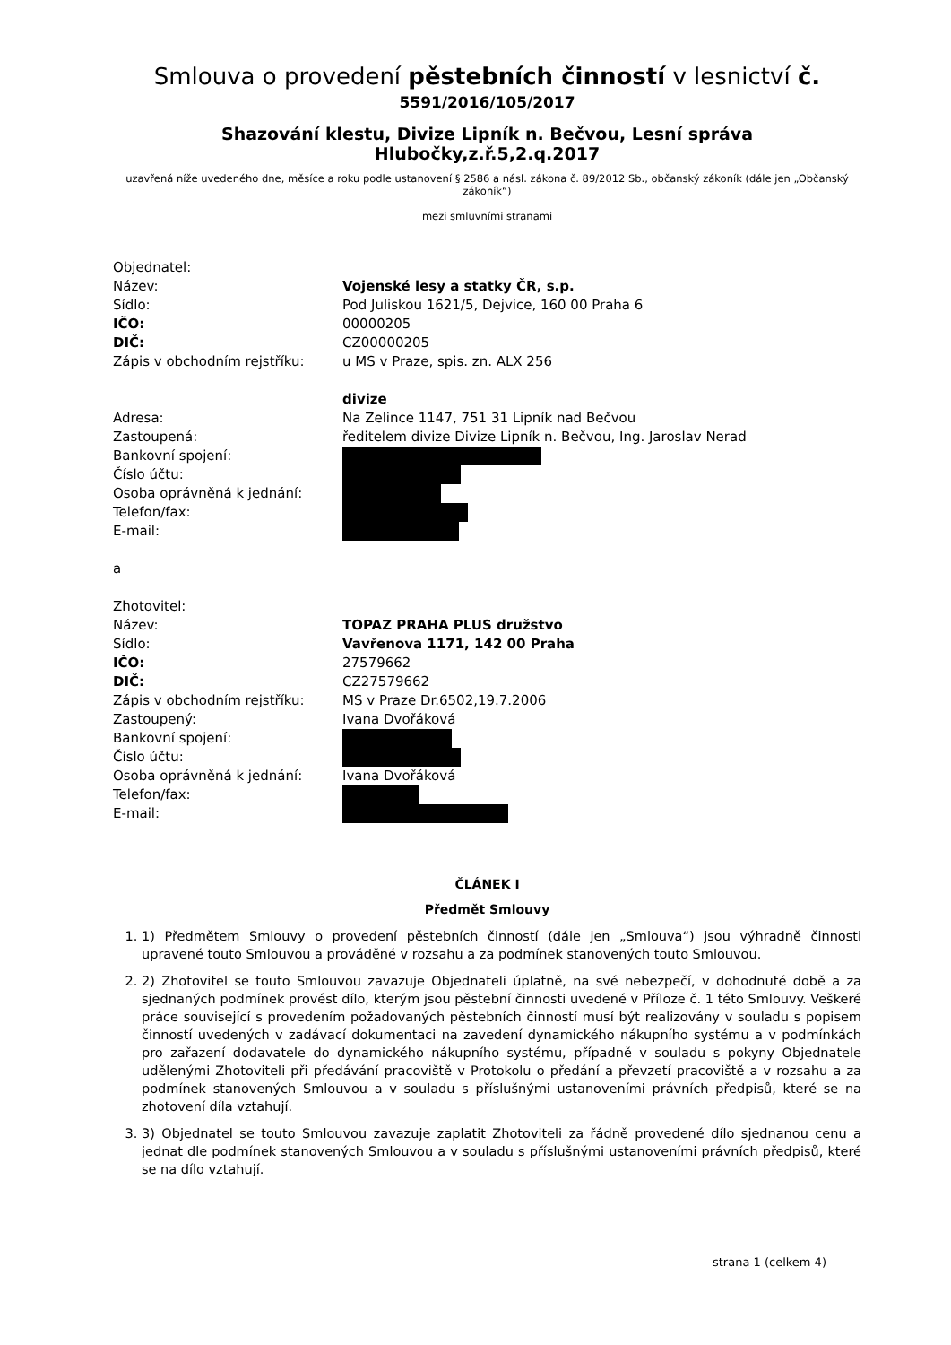Smlouva o provedení pěstebních činností v lesnictví č.
5591/2016/105/2017
Shazování klestu, Divize Lipník n. Bečvou, Lesní správa Hlubočky,z.ř.5,2.q.2017
uzavřená níže uvedeného dne, měsíce a roku podle ustanovení § 2586 a násl. zákona č. 89/2012 Sb., občanský zákoník (dále jen „Občanský zákoník“)
mezi smluvními stranami
Objednatel:
Název:
Vojenské lesy a statky ČR, s.p.
Sídlo:
Pod Juliskou 1621/5, Dejvice, 160 00 Praha 6
IČO:
00000205
DIČ:
CZ00000205
Zápis v obchodním rejstříku:
u MS v Praze, spis. zn. ALX 256
divize
Adresa:
Na Zelince 1147, 751 31 Lipník nad Bečvou
Zastoupená:
ředitelem divize Divize Lipník n. Bečvou, Ing. Jaroslav Nerad
Bankovní spojení:
Číslo účtu:
Osoba oprávněná k jednání:
Telefon/fax:
E-mail:
a
Zhotovitel:
Název:
TOPAZ PRAHA PLUS družstvo
Sídlo:
Vavřenova 1171, 142 00 Praha
IČO:
27579662
DIČ:
CZ27579662
Zápis v obchodním rejstříku:
MS v Praze Dr.6502,19.7.2006
Zastoupený:
Ivana Dvořáková
Bankovní spojení:
Číslo účtu:
Osoba oprávněná k jednání:
Ivana Dvořáková
Telefon/fax:
E-mail:
ČLÁNEK I
Předmět Smlouvy
1. 1) Předmětem Smlouvy o provedení pěstebních činností (dále jen „Smlouva“) jsou výhradně činnosti upravené touto Smlouvou a prováděné v rozsahu a za podmínek stanovených touto Smlouvou.
2. 2) Zhotovitel se touto Smlouvou zavazuje Objednateli úplatně, na své nebezpečí, v dohodnuté době a za sjednaných podmínek provést dílo, kterým jsou pěstební činnosti uvedené v Příloze č. 1 této Smlouvy. Veškeré práce související s provedením požadovaných pěstebních činností musí být realizovány v souladu s popisem činností uvedených v zadávací dokumentaci na zavedení dynamického nákupního systému a v podmínkách pro zařazení dodavatele do dynamického nákupního systému, případně v souladu s pokyny Objednatele udělenými Zhotoviteli při předávání pracoviště v Protokolu o předání a převzetí pracoviště a v rozsahu a za podmínek stanovených Smlouvou a v souladu s příslušnými ustanoveními právních předpisů, které se na zhotovení díla vztahují.
3. 3) Objednatel se touto Smlouvou zavazuje zaplatit Zhotoviteli za řádně provedené dílo sjednanou cenu a jednat dle podmínek stanovených Smlouvou a v souladu s příslušnými ustanoveními právních předpisů, které se na dílo vztahují.
strana 1 (celkem 4)